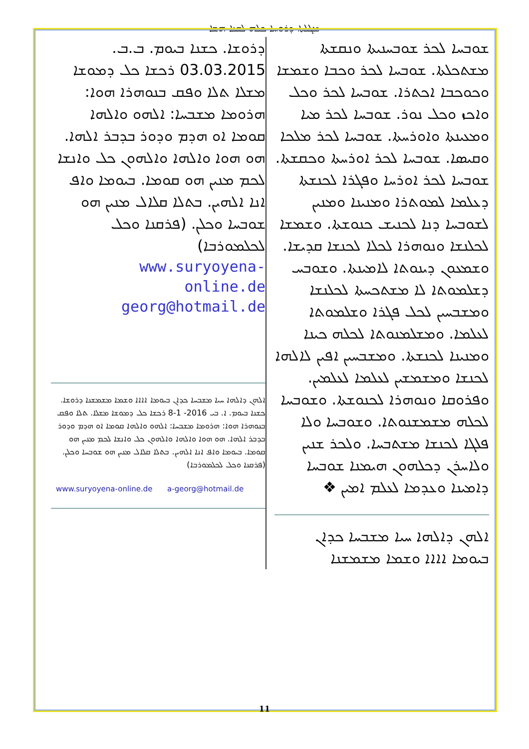ܡܓܠܬܐ ܕܪܘܚܐ ܟܠܗ ܠܫܥܐ ܗܫܐ
ܫܘܒܚܐ ܠܟܪ ܫܘܒܚܢܝܬܐ ܘܢܩܫܬܐ ܡܫܬܟܠܬܐ. ܫܘܒܚܐ ܠܟܪ ܘܟܒܐ ܘܫܡܫܐ ܘܟܘܟܒܐ ܐܟܬܪܐ. ܫܘܒܚܐ ܠܟܪ ܘܟܠ ܘܐܟܙ ܘܟܠ ܢܘܪ. ܫܘܒܚܐ ܠܟܪ ܡܝܐ ܘܡܥܝܢܬܐ ܘܐܘܪܚܬܐ. ܫܘܒܚܐ ܠܟܪ ܡܠܟܐ ܘܩܝܣܐ. ܫܘܒܚܐ ܠܟܪ ܐܘܪܚܬܐ ܘܟܩܫܬܐ. ܫܘܒܚܐ ܠܟܪ ܐܘܪܚܐ ܘܦܓܪܐ ܠܟܢܫܬܐ ܕܥܠܡܐ ܠܡܘܬܪܐ ܘܡܢܝܢܐ ܘܡܢܝܢ ܠܫܘܒܚܐ ܕܢܐ ܠܟܢܝܫ ܟܢܘܫܬܐ. ܘܫܡܫܐ ܠܟܠܢܫܐ ܘܢܘܗܪܐ ܠܟܠܐ ܠܟܢܫܐ ܩܕܝܫܐ. ܘܫܡܥܘܢ ܕܝܢܘܬܐ ܠܐܡܝܢܬܐ. ܘܫܘܒܚ ܕܫܠܡܘܬܐ ܠܐ ܡܫܬܟܚܬܐ ܠܟܠܢܫܐ ܘܡܫܒܚܝܢ ܠܟܠ ܦܓܪܐ ܘܫܠܡܘܬܐ ܠܥܠܡܐ. ܘܡܫܠܡܢܘܬܐ ܠܟܠܗ ܟܝܢܐ ܘܡܢܝܢܐ ܠܟܢܫܬܐ. ܘܡܫܒܚܝܢ ܐܦܝܢ ܠܐܠܗܐ ܠܟܢܫܐ ܘܡܫܡܫܝܢ ܠܥܠܡܐ ܠܥܠܡܝܢ. ܘܦܪܘܩܐ ܘܢܘܗܪܐ ܠܟܢܘܫܬܐ. ܘܫܘܒܚܐ ܠܟܠܗ ܡܫܡܫܢܘܬܐ. ܘܫܘܒܚܐ ܘܠܐ ܦܠܓܐ ܠܟܢܫܐ ܡܫܬܒܚܐ. ܘܠܟܪ ܫܢܝܢ ܘܠܐܚܪܢ ܕܟܠܗܘܢ ܗܝܡܢܐ ܫܘܒܚܐ ܕܐܡܝܢܐ ܘܥܕܡܐ ܠܥܠܡ ܐܡܝܢ ❖
ܐܠܗܢ ܕܐܠܗܐ ܚܝܐ ܡܫܒܚܐ ܟܕܐܢ ܒܝܘܡܐ ܐܐܐܐ ܘܫܡܐ ܡܫܡܫܢܐ
ܕܪܘܫܐ. ܟܫܢܐ ܒܝܘܡ. ܒ.ܒ. 03.03.2015 ܪܟܫܐ ܟܠ ܕܡܘܫܐ ܡܫܠܐ ܬܠܐ ܘܦܩ ܒܢܘܗܪܐ ܗܘܐ: ܗܪܘܡܐ ܡܫܒܚܐ: ܐܠܗܘ ܘܐܠܗܐ ܩܘܡܐ ܐܘ ܗܕܡ ܘܕܘܪ ܒܕܒܪ ܐܠܗܐ. ܗܘ ܗܘܐ ܘܐܠܗܐ ܘܐܠܗܘܢ ܟܠ ܘܐܢܫܐ ܠܟܡ ܡܢܝܢ ܗܘ ܩܘܡܐ. ܒܝܘܡܐ ܘܐܦ ܐܢܐ ܐܠܗܝܢ. ܒܬܠܐ ܩܠܐܠ ܡܢܝܢ ܗܘ ܫܘܒܚܐ ܘܟܠܢ. (ܦܪܩܢܐ ܘܟܠ ܠܟܠܡܘܪܒܐ)
www.suryoyena-
online.de
georg@hotmail.de
ܐܠܗܢ ܕܐܠܗܐ ܚܝܐ ܡܫܒܚܐ ܟܕܐܢ ܒܝܘܡܐ ܐܐܐܐ ܘܫܡܐ ܡܫܡܫܢܐ ܕܪܘܫܐ. ܟܫܢܐ ܒܝܘܡ. ܐ. ܒܝ 2016- 1-8 ܪܟܫܐ ܟܠ ܕܡܘܫܐ ܡܫܠܐ. ܬܠܐ ܘܦܩ ܒܢܘܗܪܐ ܗܘܐ: ܗܪܘܡܐ ܡܫܒܚܐ: ܐܠܗܘ ܘܐܠܗܐ ܩܘܡܐ ܐܘ ܗܕܡ ܘܕܘܪ ܒܕܒܪ ܐܠܗܐ. ܗܘ ܗܘܐ ܘܐܠܗܐ ܘܐܠܗܘܢ ܟܠ ܘܐܢܫܐ ܠܟܡ ܡܢܝܢ ܗܘ ܩܘܡܐ. ܒܝܘܡܐ ܘܐܦ ܐܢܐ ܐܠܗܝܢ. ܒܬܠܐ ܩܠܐܠ ܡܢܝܢ ܗܘ ܫܘܒܚܐ ܘܟܠܢ. (ܦܪܩܢܐ ܘܟܠ ܠܟܠܡܘܪܒܐ)
www.suryoyena-online.de a-georg@hotmail.de
11